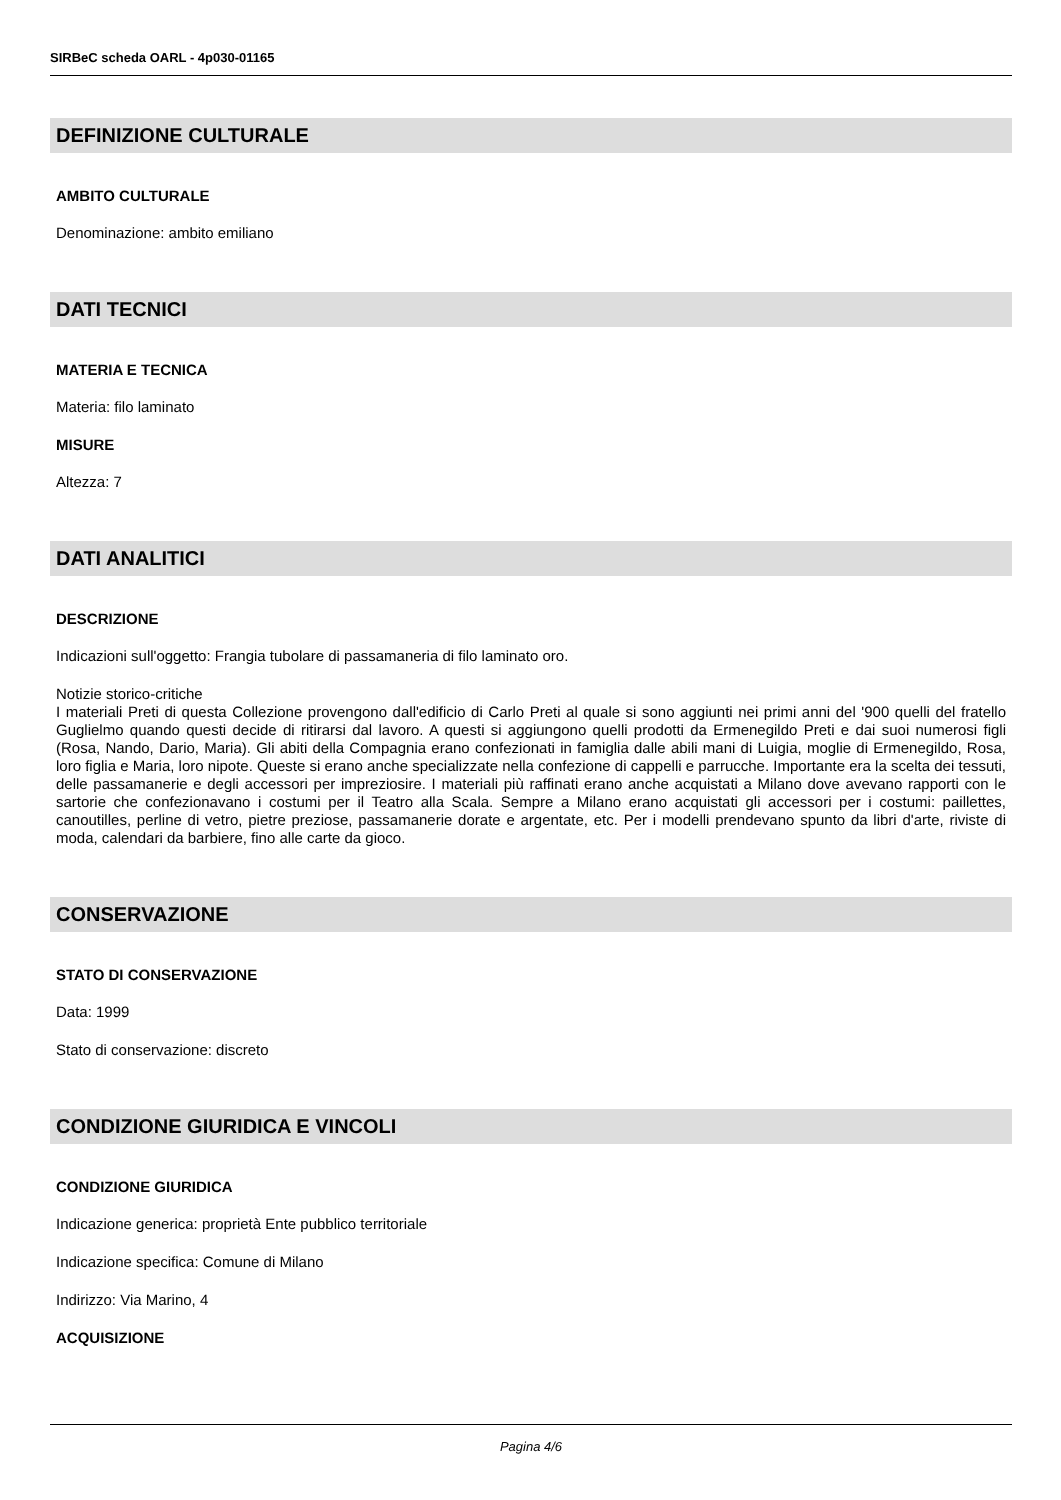SIRBeC scheda OARL - 4p030-01165
DEFINIZIONE CULTURALE
AMBITO CULTURALE
Denominazione: ambito emiliano
DATI TECNICI
MATERIA E TECNICA
Materia: filo laminato
MISURE
Altezza: 7
DATI ANALITICI
DESCRIZIONE
Indicazioni sull'oggetto: Frangia tubolare di passamaneria di filo laminato oro.
Notizie storico-critiche
I materiali Preti di questa Collezione provengono dall'edificio di Carlo Preti al quale si sono aggiunti nei primi anni del '900 quelli del fratello Guglielmo quando questi decide di ritirarsi dal lavoro. A questi si aggiungono quelli prodotti da Ermenegildo Preti e dai suoi numerosi figli (Rosa, Nando, Dario, Maria). Gli abiti della Compagnia erano confezionati in famiglia dalle abili mani di Luigia, moglie di Ermenegildo, Rosa, loro figlia e Maria, loro nipote. Queste si erano anche specializzate nella confezione di cappelli e parrucche. Importante era la scelta dei tessuti, delle passamanerie e degli accessori per impreziosire. I materiali più raffinati erano anche acquistati a Milano dove avevano rapporti con le sartorie che confezionavano i costumi per il Teatro alla Scala. Sempre a Milano erano acquistati gli accessori per i costumi: paillettes, canoutilles, perline di vetro, pietre preziose, passamanerie dorate e argentate, etc. Per i modelli prendevano spunto da libri d'arte, riviste di moda, calendari da barbiere, fino alle carte da gioco.
CONSERVAZIONE
STATO DI CONSERVAZIONE
Data: 1999
Stato di conservazione: discreto
CONDIZIONE GIURIDICA E VINCOLI
CONDIZIONE GIURIDICA
Indicazione generica: proprietà Ente pubblico territoriale
Indicazione specifica: Comune di Milano
Indirizzo: Via Marino, 4
ACQUISIZIONE
Pagina 4/6